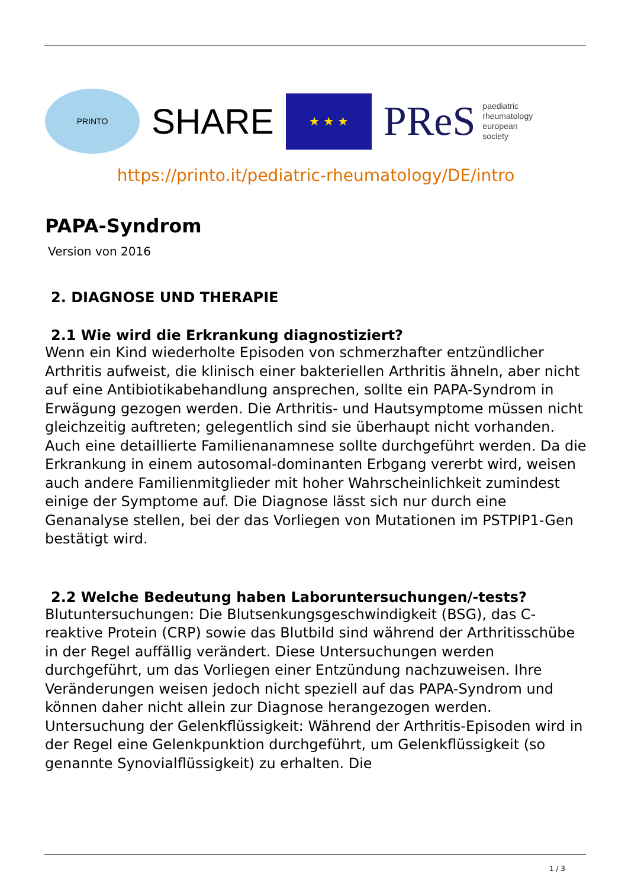PRINTO
SHARE
★ ★ ★
PReS paediatric
rheumatology
european
society
https://printo.it/pediatric-rheumatology/DE/intro
PAPA-Syndrom
Version von 2016
2. DIAGNOSE UND THERAPIE
2.1 Wie wird die Erkrankung diagnostiziert?
Wenn ein Kind wiederholte Episoden von schmerzhafter entzündlicher Arthritis aufweist, die klinisch einer bakteriellen Arthritis ähneln, aber nicht auf eine Antibiotikabehandlung ansprechen, sollte ein PAPA-Syndrom in Erwägung gezogen werden. Die Arthritis- und Hautsymptome müssen nicht gleichzeitig auftreten; gelegentlich sind sie überhaupt nicht vorhanden. Auch eine detaillierte Familienanamnese sollte durchgeführt werden. Da die Erkrankung in einem autosomal-dominanten Erbgang vererbt wird, weisen auch andere Familienmitglieder mit hoher Wahrscheinlichkeit zumindest einige der Symptome auf. Die Diagnose lässt sich nur durch eine Genanalyse stellen, bei der das Vorliegen von Mutationen im PSTPIP1-Gen bestätigt wird.
2.2 Welche Bedeutung haben Laboruntersuchungen/-tests?
Blutuntersuchungen: Die Blutsenkungsgeschwindigkeit (BSG), das C-reaktive Protein (CRP) sowie das Blutbild sind während der Arthritisschübe in der Regel auffällig verändert. Diese Untersuchungen werden durchgeführt, um das Vorliegen einer Entzündung nachzuweisen. Ihre Veränderungen weisen jedoch nicht speziell auf das PAPA-Syndrom und können daher nicht allein zur Diagnose herangezogen werden.
Untersuchung der Gelenkflüssigkeit: Während der Arthritis-Episoden wird in der Regel eine Gelenkpunktion durchgeführt, um Gelenkflüssigkeit (so genannte Synovialflüssigkeit) zu erhalten. Die
1 / 3